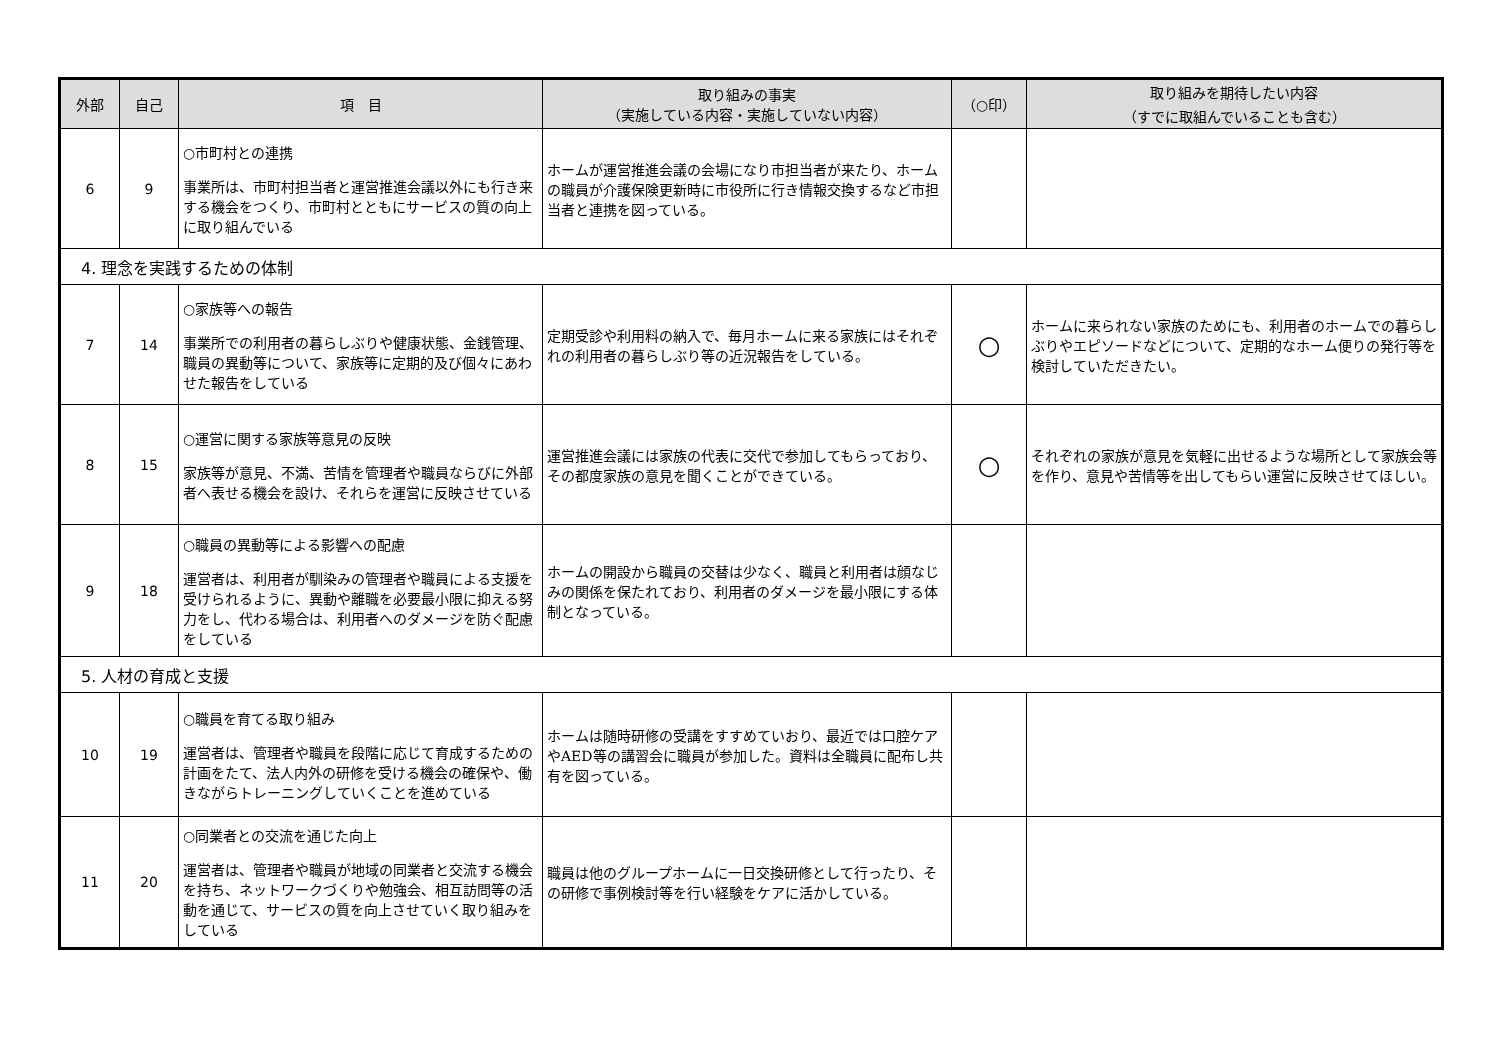| 外部 | 自己 | 項 目 | 取り組みの事実 （実施している内容・実施していない内容） | （○印） | 取り組みを期待したい内容 （すでに取組んでいることも含む） |
| --- | --- | --- | --- | --- | --- |
| 6 | 9 | ○市町村との連携 事業所は、市町村担当者と運営推進会議以外にも行き来する機会をつくり、市町村とともにサービスの質の向上に取り組んでいる | ホームが運営推進会議の会場になり市担当者が来たり、ホームの職員が介護保険更新時に市役所に行き情報交換するなど市担当者と連携を図っている。 | | |
| 4. 理念を実践するための体制 | | | | | |
| 7 | 14 | ○家族等への報告 事業所での利用者の暮らしぶりや健康状態、金銭管理、職員の異動等について、家族等に定期的及び個々にあわせた報告をしている | 定期受診や利用料の納入で、毎月ホームに来る家族にはそれぞれの利用者の暮らしぶり等の近況報告をしている。 | ○ | ホームに来られない家族のためにも、利用者のホームでの暮らしぶりやエピソードなどについて、定期的なホーム便りの発行等を検討していただきたい。 |
| 8 | 15 | ○運営に関する家族等意見の反映 家族等が意見、不満、苦情を管理者や職員ならびに外部者へ表せる機会を設け、それらを運営に反映させている | 運営推進会議には家族の代表に交代で参加してもらっており、その都度家族の意見を聞くことができている。 | ○ | それぞれの家族が意見を気軽に出せるような場所として家族会等を作り、意見や苦情等を出してもらい運営に反映させてほしい。 |
| 9 | 18 | ○職員の異動等による影響への配慮 運営者は、利用者が馴染みの管理者や職員による支援を受けられるように、異動や離職を必要最小限に抑える努力をし、代わる場合は、利用者へのダメージを防ぐ配慮をしている | ホームの開設から職員の交替は少なく、職員と利用者は顔なじみの関係を保たれており、利用者のダメージを最小限にする体制となっている。 | | |
| 5. 人材の育成と支援 | | | | | |
| 10 | 19 | ○職員を育てる取り組み 運営者は、管理者や職員を段階に応じて育成するための計画をたて、法人内外の研修を受ける機会の確保や、働きながらトレーニングしていくことを進めている | ホームは随時研修の受講をすすめていおり、最近では口腔ケアやAED等の講習会に職員が参加した。資料は全職員に配布し共有を図っている。 | | |
| 11 | 20 | ○同業者との交流を通じた向上 運営者は、管理者や職員が地域の同業者と交流する機会を持ち、ネットワークづくりや勉強会、相互訪問等の活動を通じて、サービスの質を向上させていく取り組みをしている | 職員は他のグループホームに一日交換研修として行ったり、その研修で事例検討等を行い経験をケアに活かしている。 | | |